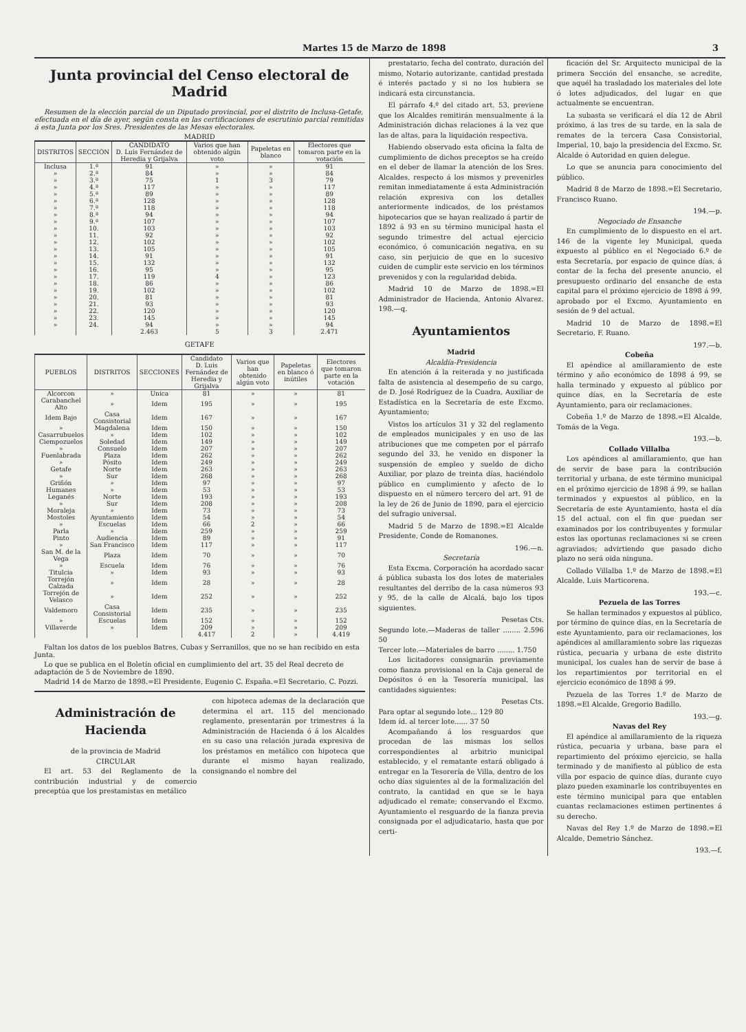Martes 15 de Marzo de 1898 3
Junta provincial del Censo electoral de Madrid
Resumen de la elección parcial de un Diputado provincial, por el distrito de Inclusa-Getafe, efectuada en el día de ayer, según consta en las certificaciones de escrutinio parcial remitidas á esta Junta por los Sres. Presidentes de las Mesas electorales.
MADRID
| DISTRITOS | SECCIÓN | CANDIDATO D. Luis Fernández de Heredia y Grijalva | Varios que han obtenido algún voto | Papeletas en blanco | Electores que tomaron parte en la votación |
| --- | --- | --- | --- | --- | --- |
| Inclusa | 1.ª | 91 | » | » | 91 |
| » | 2.ª | 84 | » | » | 84 |
| » | 3.ª | 75 | 1 | 3 | 79 |
| » | 4.ª | 117 | » | » | 117 |
| » | 5.ª | 89 | » | » | 89 |
| » | 6.ª | 128 | » | » | 128 |
| » | 7.ª | 118 | » | » | 118 |
| » | 8.ª | 94 | » | » | 94 |
| » | 9.ª | 107 | » | » | 107 |
| » | 10. | 103 | » | » | 103 |
| » | 11. | 92 | » | » | 92 |
| » | 12. | 102 | » | » | 102 |
| » | 13. | 105 | » | » | 105 |
| » | 14. | 91 | » | » | 91 |
| » | 15. | 132 | » | » | 132 |
| » | 16. | 95 | » | » | 95 |
| » | 17. | 119 | 4 | » | 123 |
| » | 18. | 86 | » | » | 86 |
| » | 19. | 102 | » | » | 102 |
| » | 20. | 81 | » | » | 81 |
| » | 21. | 93 | » | » | 93 |
| » | 22. | 120 | » | » | 120 |
| » | 23. | 145 | » | » | 145 |
| » | 24. | 94 | » | » | 94 |
| | | 2.463 | 5 | 3 | 2.471 |
GETAFE
| PUEBLOS | DISTRITOS | SECCIONES | Candidato D. Luis Fernández de Heredia y Grijalva | Varios que han obtenido algún voto | Papeletas en blanco ó inútiles | Electores que tomaron parte en la votación |
| --- | --- | --- | --- | --- | --- | --- |
| Alcorcon | » | Unica | 81 | » | » | 81 |
| Carabanchel Alto | » | Idem | 195 | » | » | 195 |
| Idem Bajo | Casa Consistorial | Idem | 167 | » | » | 167 |
| » | Magdalena | Idem | 150 | » | » | 150 |
| Casarrubuelos | » | Idem | 102 | » | » | 102 |
| Ciempozuelos | Soledad | Idem | 149 | » | » | 149 |
| » | Consuelo | Idem | 207 | » | » | 207 |
| Fuenlabrada | Plaza | Idem | 262 | » | » | 262 |
| » | Pósito | Idem | 249 | » | » | 249 |
| Getafe | Norte | Idem | 263 | » | » | 263 |
| » | Sur | Idem | 268 | » | » | 268 |
| Griñón | » | Idem | 97 | » | » | 97 |
| Humanes | » | Idem | 53 | » | » | 53 |
| Leganés | Norte | Idem | 193 | » | » | 193 |
| » | Sur | Idem | 208 | » | » | 208 |
| Moraleja | » | Idem | 73 | » | » | 73 |
| Mostoles | Ayuntamiento | Idem | 54 | » | » | 54 |
| » | Escuelas | Idem | 66 | 2 | » | 66 |
| Parla | » | Idem | 259 | » | » | 259 |
| Pinto | Audiencia | Idem | 89 | » | » | 91 |
| » | San Francisco | Idem | 117 | » | » | 117 |
| San M. de la Vega | Plaza | Idem | 70 | » | » | 70 |
| » | Escuela | Idem | 76 | » | » | 76 |
| Titulcia | » | Idem | 93 | » | » | 93 |
| Torrejón Calzada | » | Idem | 28 | » | » | 28 |
| Torrejón de Velasco | » | Idem | 252 | » | » | 252 |
| Valdemoro | Casa Consistorial | Idem | 235 | » | » | 235 |
| » | Escuelas | Idem | 152 | » | » | 152 |
| Villaverde | » | Idem | 209 | » | » | 209 |
| | | | 4.417 | 2 | » | 4.419 |
Faltan los datos de los pueblos Batres, Cubas y Serranillos, que no se han recibido en esta Junta.
Lo que se publica en el Boletín oficial en cumplimiento del art. 35 del Real decreto de adaptación de 5 de Noviembre de 1890.
Madrid 14 de Marzo de 1898.=El Presidente, Eugenio C. España.=El Secretario, C. Pozzi.
Administración de Hacienda
de la provincia de Madrid
CIRCULAR
El art. 53 del Reglamento de la contribución industrial y de comercio preceptúa que los prestamistas en metálico
con hipoteca ademas de la declaración que determina el art. 115 del mencionado reglamento, presentarán por trimestres á la Administración de Hacienda ó á los Alcaldes en su caso una relación jurada expresiva de los préstamos en metálico con hipoteca que durante el mismo hayan realizado, consignando el nombre del
prestatario, fecha del contrato, duración del mismo, Notario autorizante, cantidad prestada é interés pactado y si no los hubiera se indicará esta circunstancia.
El párrafo 4.º del citado art. 53, previene que los Alcaldes remitirán mensualmente á la Administración dichas relaciones á la vez que las de altas, para la liquidación respectiva.
Habiendo observado esta oficina la falta de cumplimiento de dichos preceptos se ha creído en el deber de llamar la atención de los Sres. Alcaldes, respecto á los mismos y prevenirles remitan inmediatamente á esta Administración relación expresiva con los detalles anteriormente indicados, de los préstamos hipotecarios que se hayan realizado á partir de 1892 á 93 en su término municipal hasta el segundo trimestre del actual ejercicio económico, ó comunicación negativa, en su caso, sin perjuicio de que en lo sucesivo cuiden de cumplir este servicio en los términos prevenidos y con la regularidad debida.
Madrid 10 de Marzo de 1898.=El Administrador de Hacienda, Antonio Alvarez. 198.—q.
Ayuntamientos
Madrid
Alcaldía-Presidencia
En atención á la reiterada y no justificada falta de asistencia al desempeño de su cargo, de D. José Rodríguez de la Cuadra, Auxiliar de Estadística en la Secretaría de este Excmo. Ayuntamiento;
Vistos los artículos 31 y 32 del reglamento de empleados municipales y en uso de las atribuciones que me competen por el párrafo segundo del 33, he venido en disponer la suspensión de empleo y sueldo de dicho Auxiliar, por plazo de treinta días, haciéndolo público en cumplimiento y afecto de lo dispuesto en el número tercero del art. 91 de la ley de 26 de Junio de 1890, para el ejercicio del sufragio universal.
Madrid 5 de Marzo de 1898.=El Alcalde Presidente, Conde de Romanones.
196.—n.
Secretaría
Esta Excma. Corporación ha acordado sacar á pública subasta los dos lotes de materiales resultantes del derribo de la casa números 93 y 95, de la calle de Alcalá, bajo los tipos siguientes.
Pesetas Cts.
Segundo lote.—Maderas de taller ........ 2.596 50
Tercer lote.—Materiales de barro ........ 1.750
Los licitadores consignarán previamente como fianza provisional en la Caja general de Depósitos ó en la Tesorería municipal, las cantidades siguientes:
Pesetas Cts.
Para optar al segundo lote... 129 80
Idem íd. al tercer lote...... 37 50
Acompañando á los resguardos que procedan de las mismas los sellos correspondientes al arbitrio municipal establecido, y el rematante estará obligado á entregar en la Tesorería de Villa, dentro de los ocho días siguientes al de la formalización del contrato, la cantidad en que se le haya adjudicado el remate; conservando el Excmo. Ayuntamiento el resguardo de la fianza previa consignada por el adjudicatario, hasta que por certi-
ficación del Sr. Arquitecto municipal de la primera Sección del ensanche, se acredite, que aquél ha trasladado los materiales del lote ó lotes adjudicados, del lugar en que actualmente se encuentran.
La subasta se verificará el día 12 de Abril próximo, á las tres de su tarde, en la sala de remates de la tercera Casa Consistorial, Imperial, 10, bajo la presidencia del Excmo. Sr. Alcalde ó Autoridad en quien delegue.
Lo que se anuncia para conocimiento del público.
Madrid 8 de Marzo de 1898.=El Secretario, Francisco Ruano.
194.—p.
Negociado de Ensanche
En cumplimiento de lo dispuesto en el art. 146 de la vigente ley Municipal, queda expuesto al público en el Negociado 6.º de esta Secretaría, por espacio de quince días, á contar de la fecha del presente anuncio, el presupuesto ordinario del ensanche de esta capital para el próximo ejercicio de 1898 á 99, aprobado por el Excmo. Ayuntamiento en sesión de 9 del actual.
Madrid 10 de Marzo de 1898.=El Secretario, F. Ruano.
197.—b.
Cobeña
El apéndice al amillaramiento de este término y año económico de 1898 á 99, se halla terminado y expuesto al público por quince días, en la Secretaría de este Ayuntamiento, para oir reclamaciones.
Cobeña 1.º de Marzo de 1898.=El Alcalde, Tomás de la Vega.
193.—b.
Collado Villalba
Los apéndices al amillaramiento, que han de servir de base para la contribución territorial y urbana, de este término municipal en el próximo ejercicio de 1898 á 99, se hallan terminados y expuestos al público, en la Secretaría de este Ayuntamiento, hasta el día 15 del actual, con el fin que puedan ser examinados por los contribuyentes y formular estos las oportunas reclamaciones si se creen agraviados; advirtiendo que pasado dicho plazo no será oida ninguna.
Collado Villalba 1.º de Marzo de 1898.=El Alcalde, Luis Marticorena.
193.—c.
Pezuela de las Torres
Se hallan terminados y expuestos al público, por término de quince días, en la Secretaría de este Ayuntamiento, para oir reclamaciones, los apéndices al amillaramiento sobre las riquezas rústica, pecuaria y urbana de este distrito municipal, los cuales han de servir de base á los repartimientos por territorial en el ejercicio económico de 1898 á 99.
Pezuela de las Torres 1.º de Marzo de 1898.=El Alcalde, Gregorio Badillo.
193.—g.
Navas del Rey
El apéndice al amillaramiento de la riqueza rústica, pecuaria y urbana, base para el repartimiento del próximo ejercicio, se halla terminado y de manifiesto al público de esta villa por espacio de quince días, durante cuyo plazo pueden examinarle los contribuyentes en este término municipal para que entablen cuantas reclamaciones estimen pertinentes á su derecho.
Navas del Rey 1.º de Marzo de 1898.=El Alcalde, Demetrio Sánchez.
193.—f.